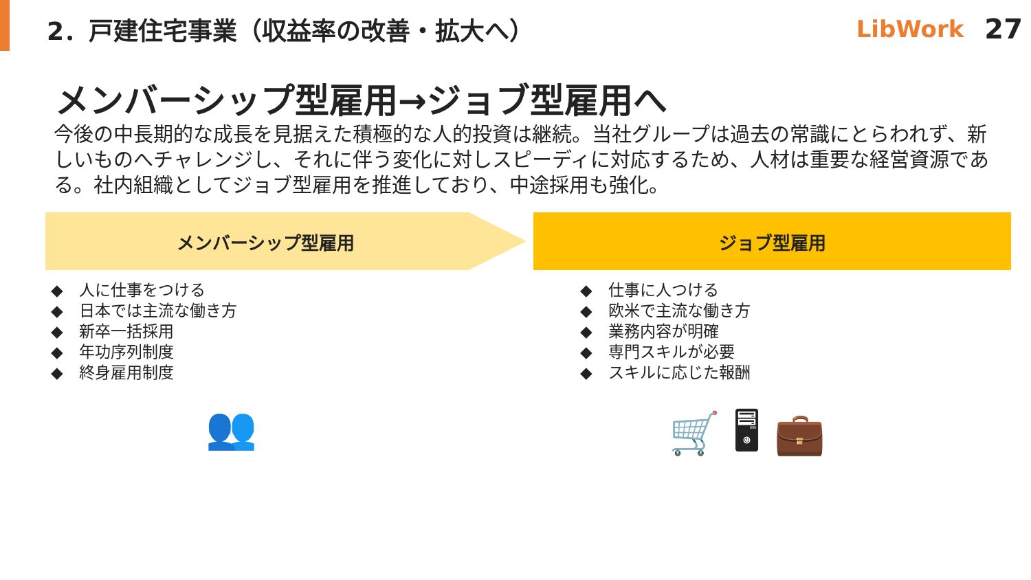2．戸建住宅事業（収益率の改善・拡大へ）
LibWork 27
メンバーシップ型雇用→ジョブ型雇用へ
今後の中長期的な成長を見据えた積極的な人的投資は継続。当社グループは過去の常識にとらわれず、新しいものへチャレンジし、それに伴う変化に対しスピーディに対応するため、人材は重要な経営資源である。社内組織としてジョブ型雇用を推進しており、中途採用も強化。
メンバーシップ型雇用 ジョブ型雇用
◆　人に仕事をつける
◆　日本では主流な働き方
◆　新卒一括採用
◆　年功序列制度
◆　終身雇用制度
◆　仕事に人つける
◆　欧米で主流な働き方
◆　業務内容が明確
◆　専門スキルが必要
◆　スキルに応じた報酬
👥 🛒 🖥 💼